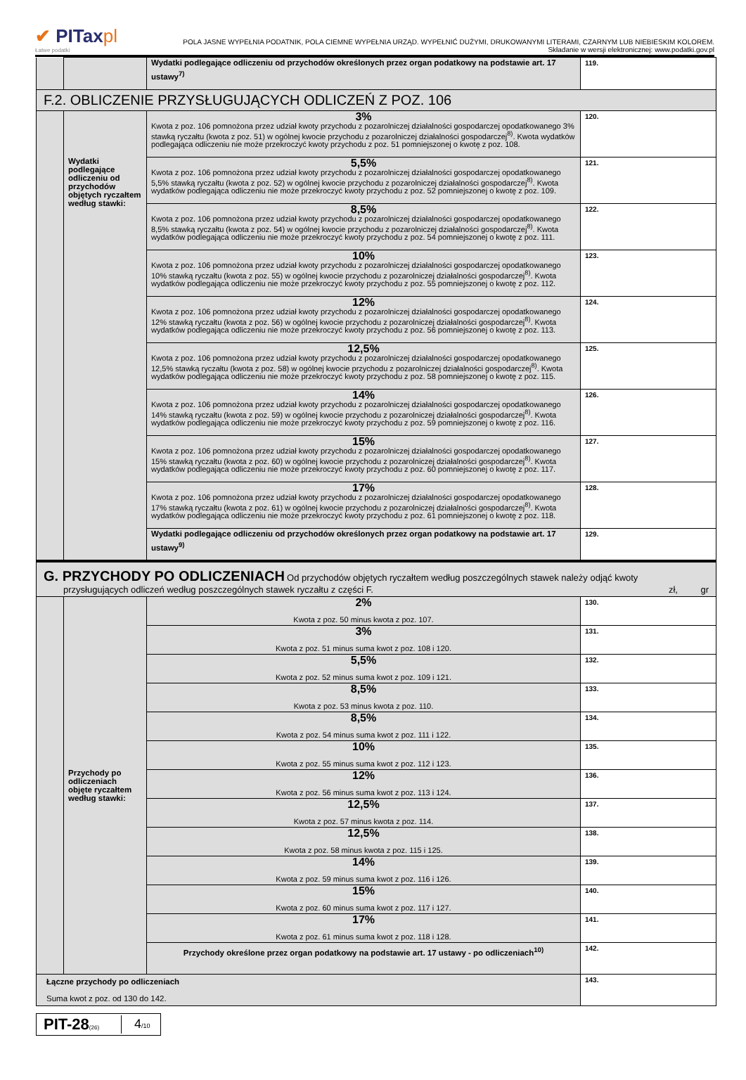✔ PITaxpl
Łatwe podatki
POLA JASNE WYPEŁNIA PODATNIK, POLA CIEMNE WYPEŁNIA URZĄD. WYPEŁNIĆ DUŻYMI, DRUKOWANYMI LITERAMI, CZARNYM LUB NIEBIESKIM KOLOREM.
Składanie w wersji elektronicznej: www.podatki.gov.pl
| | | Wydatki podlegające odliczeniu od przychodów określonych przez organ podatkowy na podstawie art. 17 ustawy<sup>7)</sup> | 119. |
| F.2. OBLICZENIE PRZYSŁUGUJĄCYCH ODLICZEŃ Z POZ. 106 | | | |
| | Wydatki podlegające odliczeniu od przychodów objętych ryczałtem według stawki: | 3% Kwota z poz. 106 pomnożona przez udział kwoty przychodu z pozarolniczej działalności gospodarczej opodatkowanego 3% stawką ryczałtu (kwota z poz. 51) w ogólnej kwocie przychodu z pozarolniczej działalności gospodarczej<sup>8)</sup>. Kwota wydatków podlegająca odliczeniu nie może przekroczyć kwoty przychodu z poz. 51 pomniejszonej o kwotę z poz. 108. | 120. |
| | | 5,5% Kwota z poz. 106 pomnożona przez udział kwoty przychodu z pozarolniczej działalności gospodarczej opodatkowanego 5,5% stawką ryczałtu (kwota z poz. 52) w ogólnej kwocie przychodu z pozarolniczej działalności gospodarczej<sup>8)</sup>. Kwota wydatków podlegająca odliczeniu nie może przekroczyć kwoty przychodu z poz. 52 pomniejszonej o kwotę z poz. 109. | 121. |
| | | 8,5% Kwota z poz. 106 pomnożona przez udział kwoty przychodu z pozarolniczej działalności gospodarczej opodatkowanego 8,5% stawką ryczałtu (kwota z poz. 54) w ogólnej kwocie przychodu z pozarolniczej działalności gospodarczej<sup>8)</sup>. Kwota wydatków podlegająca odliczeniu nie może przekroczyć kwoty przychodu z poz. 54 pomniejszonej o kwotę z poz. 111. | 122. |
| | | 10% Kwota z poz. 106 pomnożona przez udział kwoty przychodu z pozarolniczej działalności gospodarczej opodatkowanego 10% stawką ryczałtu (kwota z poz. 55) w ogólnej kwocie przychodu z pozarolniczej działalności gospodarczej<sup>8)</sup>. Kwota wydatków podlegająca odliczeniu nie może przekroczyć kwoty przychodu z poz. 55 pomniejszonej o kwotę z poz. 112. | 123. |
| | | 12% Kwota z poz. 106 pomnożona przez udział kwoty przychodu z pozarolniczej działalności gospodarczej opodatkowanego 12% stawką ryczałtu (kwota z poz. 56) w ogólnej kwocie przychodu z pozarolniczej działalności gospodarczej<sup>8)</sup>. Kwota wydatków podlegająca odliczeniu nie może przekroczyć kwoty przychodu z poz. 56 pomniejszonej o kwotę z poz. 113. | 124. |
| | | 12,5% Kwota z poz. 106 pomnożona przez udział kwoty przychodu z pozarolniczej działalności gospodarczej opodatkowanego 12,5% stawką ryczałtu (kwota z poz. 58) w ogólnej kwocie przychodu z pozarolniczej działalności gospodarczej<sup>8)</sup>. Kwota wydatków podlegająca odliczeniu nie może przekroczyć kwoty przychodu z poz. 58 pomniejszonej o kwotę z poz. 115. | 125. |
| | | 14% Kwota z poz. 106 pomnożona przez udział kwoty przychodu z pozarolniczej działalności gospodarczej opodatkowanego 14% stawką ryczałtu (kwota z poz. 59) w ogólnej kwocie przychodu z pozarolniczej działalności gospodarczej<sup>8)</sup>. Kwota wydatków podlegająca odliczeniu nie może przekroczyć kwoty przychodu z poz. 59 pomniejszonej o kwotę z poz. 116. | 126. |
| | | 15% Kwota z poz. 106 pomnożona przez udział kwoty przychodu z pozarolniczej działalności gospodarczej opodatkowanego 15% stawką ryczałtu (kwota z poz. 60) w ogólnej kwocie przychodu z pozarolniczej działalności gospodarczej<sup>8)</sup>. Kwota wydatków podlegająca odliczeniu nie może przekroczyć kwoty przychodu z poz. 60 pomniejszonej o kwotę z poz. 117. | 127. |
| | | 17% Kwota z poz. 106 pomnożona przez udział kwoty przychodu z pozarolniczej działalności gospodarczej opodatkowanego 17% stawką ryczałtu (kwota z poz. 61) w ogólnej kwocie przychodu z pozarolniczej działalności gospodarczej<sup>8)</sup>. Kwota wydatków podlegająca odliczeniu nie może przekroczyć kwoty przychodu z poz. 61 pomniejszonej o kwotę z poz. 118. | 128. |
| | | Wydatki podlegające odliczeniu od przychodów określonych przez organ podatkowy na podstawie art. 17 ustawy<sup>9)</sup> | 129. |
| G. PRZYCHODY PO ODLICZENIACH Od przychodów objętych ryczałtem według poszczególnych stawek należy odjąć kwoty przysługujących odliczeń według poszczególnych stawek ryczałtu z części F. zł, gr | | | |
| | Przychody po odliczeniach objęte ryczałtem według stawki: | 2% Kwota z poz. 50 minus kwota z poz. 107. | 130. |
| | | 3% Kwota z poz. 51 minus suma kwot z poz. 108 i 120. | 131. |
| | | 5,5% Kwota z poz. 52 minus suma kwot z poz. 109 i 121. | 132. |
| | | 8,5% Kwota z poz. 53 minus kwota z poz. 110. | 133. |
| | | 8,5% Kwota z poz. 54 minus suma kwot z poz. 111 i 122. | 134. |
| | | 10% Kwota z poz. 55 minus suma kwot z poz. 112 i 123. | 135. |
| | | 12% Kwota z poz. 56 minus suma kwot z poz. 113 i 124. | 136. |
| | | 12,5% Kwota z poz. 57 minus kwota z poz. 114. | 137. |
| | | 12,5% Kwota z poz. 58 minus kwota z poz. 115 i 125. | 138. |
| | | 14% Kwota z poz. 59 minus suma kwot z poz. 116 i 126. | 139. |
| | | 15% Kwota z poz. 60 minus suma kwot z poz. 117 i 127. | 140. |
| | | 17% Kwota z poz. 61 minus suma kwot z poz. 118 i 128. | 141. |
| | | Przychody określone przez organ podatkowy na podstawie art. 17 ustawy - po odliczeniach<sup>10)</sup> | 142. |
| Łączne przychody po odliczeniach Suma kwot z poz. od 130 do 142. | | | 143. |
PIT-28(26)
4/10